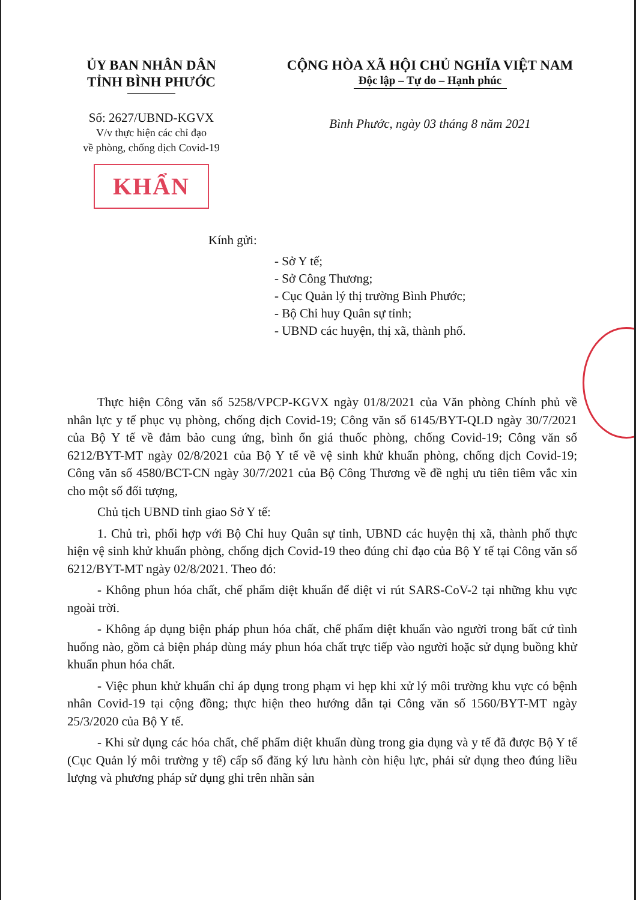ỦY BAN NHÂN DÂN
TỈNH BÌNH PHƯỚC
Số: 2627/UBND-KGVX
V/v thực hiện các chỉ đạo
về phòng, chống dịch Covid-19
KHẨN
CỘNG HÒA XÃ HỘI CHỦ NGHĨA VIỆT NAM
Độc lập – Tự do – Hạnh phúc
Bình Phước, ngày 03 tháng 8 năm 2021
Kính gửi:
- Sở Y tế;
- Sở Công Thương;
- Cục Quản lý thị trường Bình Phước;
- Bộ Chỉ huy Quân sự tỉnh;
- UBND các huyện, thị xã, thành phố.
Thực hiện Công văn số 5258/VPCP-KGVX ngày 01/8/2021 của Văn phòng Chính phủ về nhân lực y tế phục vụ phòng, chống dịch Covid-19; Công văn số 6145/BYT-QLD ngày 30/7/2021 của Bộ Y tế về đảm bảo cung ứng, bình ổn giá thuốc phòng, chống Covid-19; Công văn số 6212/BYT-MT ngày 02/8/2021 của Bộ Y tế về vệ sinh khử khuẩn phòng, chống dịch Covid-19; Công văn số 4580/BCT-CN ngày 30/7/2021 của Bộ Công Thương về đề nghị ưu tiên tiêm vắc xin cho một số đối tượng,
Chủ tịch UBND tỉnh giao Sở Y tế:
1. Chủ trì, phối hợp với Bộ Chỉ huy Quân sự tỉnh, UBND các huyện thị xã, thành phố thực hiện vệ sinh khử khuẩn phòng, chống dịch Covid-19 theo đúng chỉ đạo của Bộ Y tế tại Công văn số 6212/BYT-MT ngày 02/8/2021. Theo đó:
- Không phun hóa chất, chế phẩm diệt khuẩn để diệt vi rút SARS-CoV-2 tại những khu vực ngoài trời.
- Không áp dụng biện pháp phun hóa chất, chế phẩm diệt khuẩn vào người trong bất cứ tình huống nào, gồm cả biện pháp dùng máy phun hóa chất trực tiếp vào người hoặc sử dụng buồng khử khuẩn phun hóa chất.
- Việc phun khử khuẩn chỉ áp dụng trong phạm vi hẹp khi xử lý môi trường khu vực có bệnh nhân Covid-19 tại cộng đồng; thực hiện theo hướng dẫn tại Công văn số 1560/BYT-MT ngày 25/3/2020 của Bộ Y tế.
- Khi sử dụng các hóa chất, chế phẩm diệt khuẩn dùng trong gia dụng và y tế đã được Bộ Y tế (Cục Quản lý môi trường y tế) cấp số đăng ký lưu hành còn hiệu lực, phải sử dụng theo đúng liều lượng và phương pháp sử dụng ghi trên nhãn sản